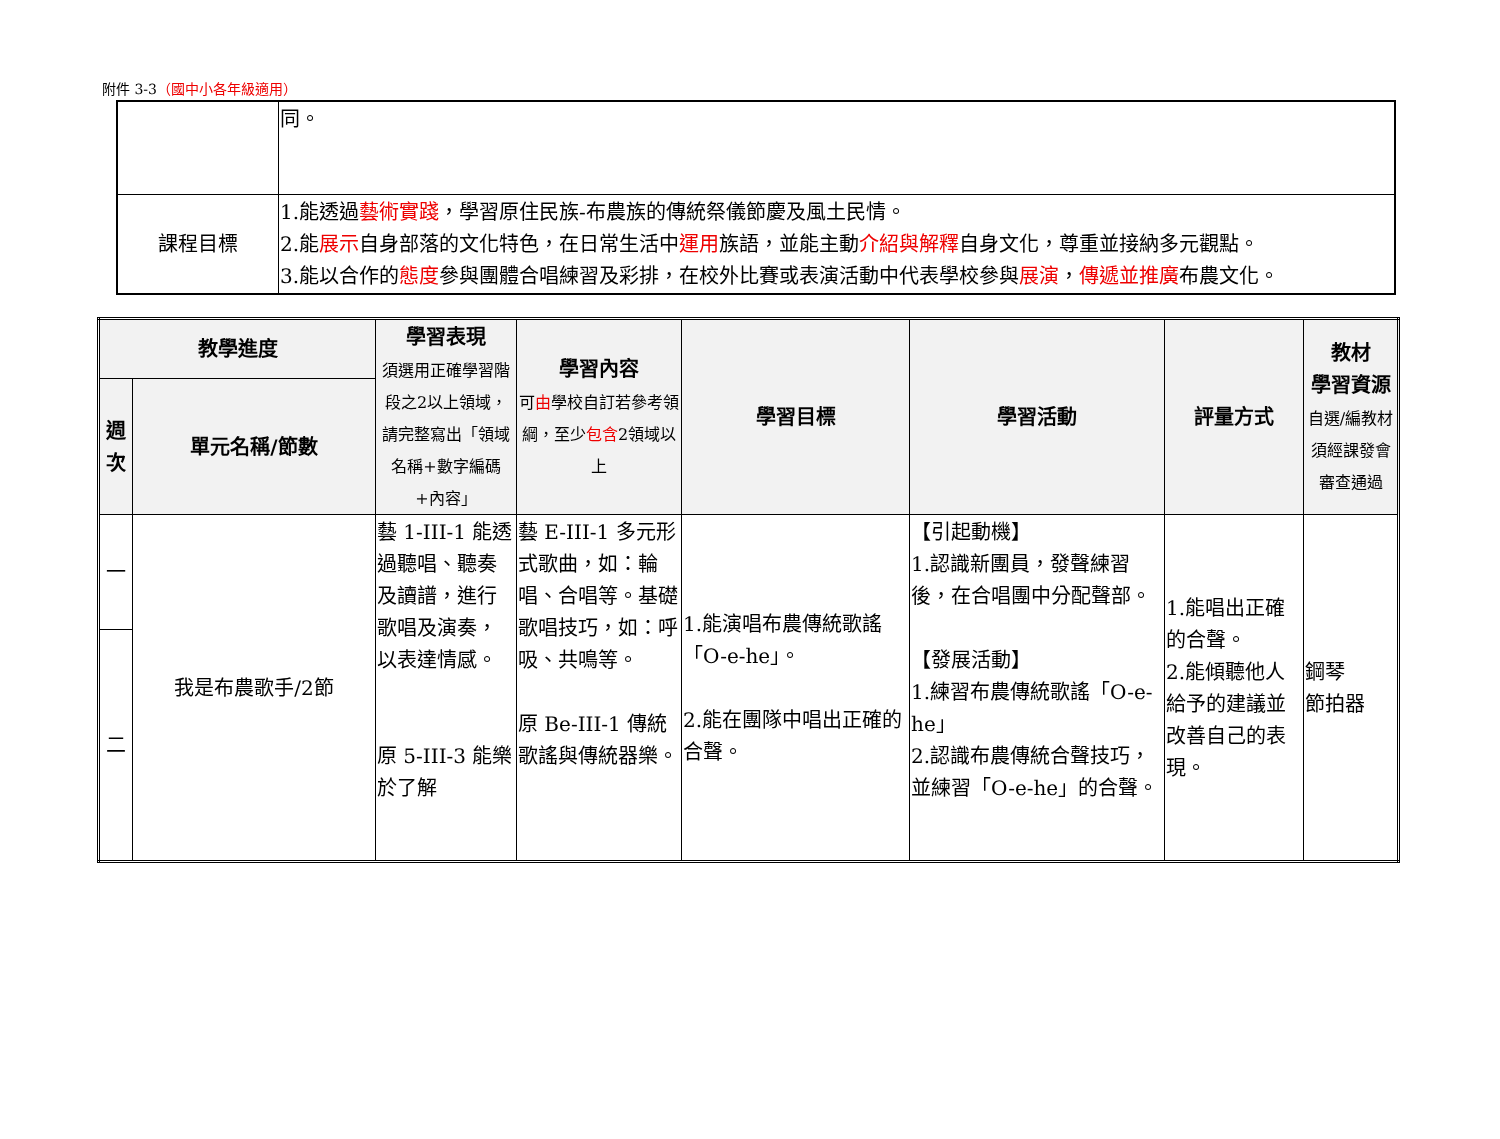附件 3-3（國中小各年級適用）
| | 同。 |
| 課程目標 | 1.能透過 藝術實踐 ，學習原住民族-布農族的傳統祭儀節慶及風土民情。 2.能 展示 自身部落的文化特色，在日常生活中 運用 族語，並能主動 介紹與解釋 自身文化，尊重並接納多元觀點。 3.能以合作的 態度 參與團體合唱練習及彩排，在校外比賽或表演活動中代表學校參與 展演 ， 傳遞並推廣 布農文化。 |
| 教學進度 | | 學習表現 須選用正確學習階段之2以上領域，請完整寫出「領域名稱+數字編碼+內容」 | 學習內容 可 由 學校自訂若參考領綱，至少 包含 2領域以上 | 學習目標 | 學習活動 | 評量方式 | 教材 學習資源 自選/編教材須經課發會審查通過 |
| --- | --- | --- | --- | --- | --- | --- | --- |
| 週次 | 單元名稱/節數 | | | | | | |
| 一 | 我是布農歌手/2節 | 藝 1-III-1 能透過聽唱、聽奏及讀譜，進行歌唱及演奏，以表達情感。 原 5-III-3 能樂於了解 | 藝 E-III-1 多元形式歌曲，如：輪唱、合唱等。基礎歌唱技巧，如：呼吸、共鳴等。 原 Be-III-1 傳統歌謠與傳統器樂。 | 1.能演唱布農傳統歌謠「O-e-he」。 2.能在團隊中唱出正確的合聲。 | 【引起動機】 1.認識新團員，發聲練習後，在合唱團中分配聲部。 【發展活動】 1.練習布農傳統歌謠「O-e-he」 2.認識布農傳統合聲技巧，並練習「O-e-he」的合聲。 | 1.能唱出正確的合聲。 2.能傾聽他人給予的建議並改善自己的表現。 | 鋼琴 節拍器 |
| 二 | | | | | | | |